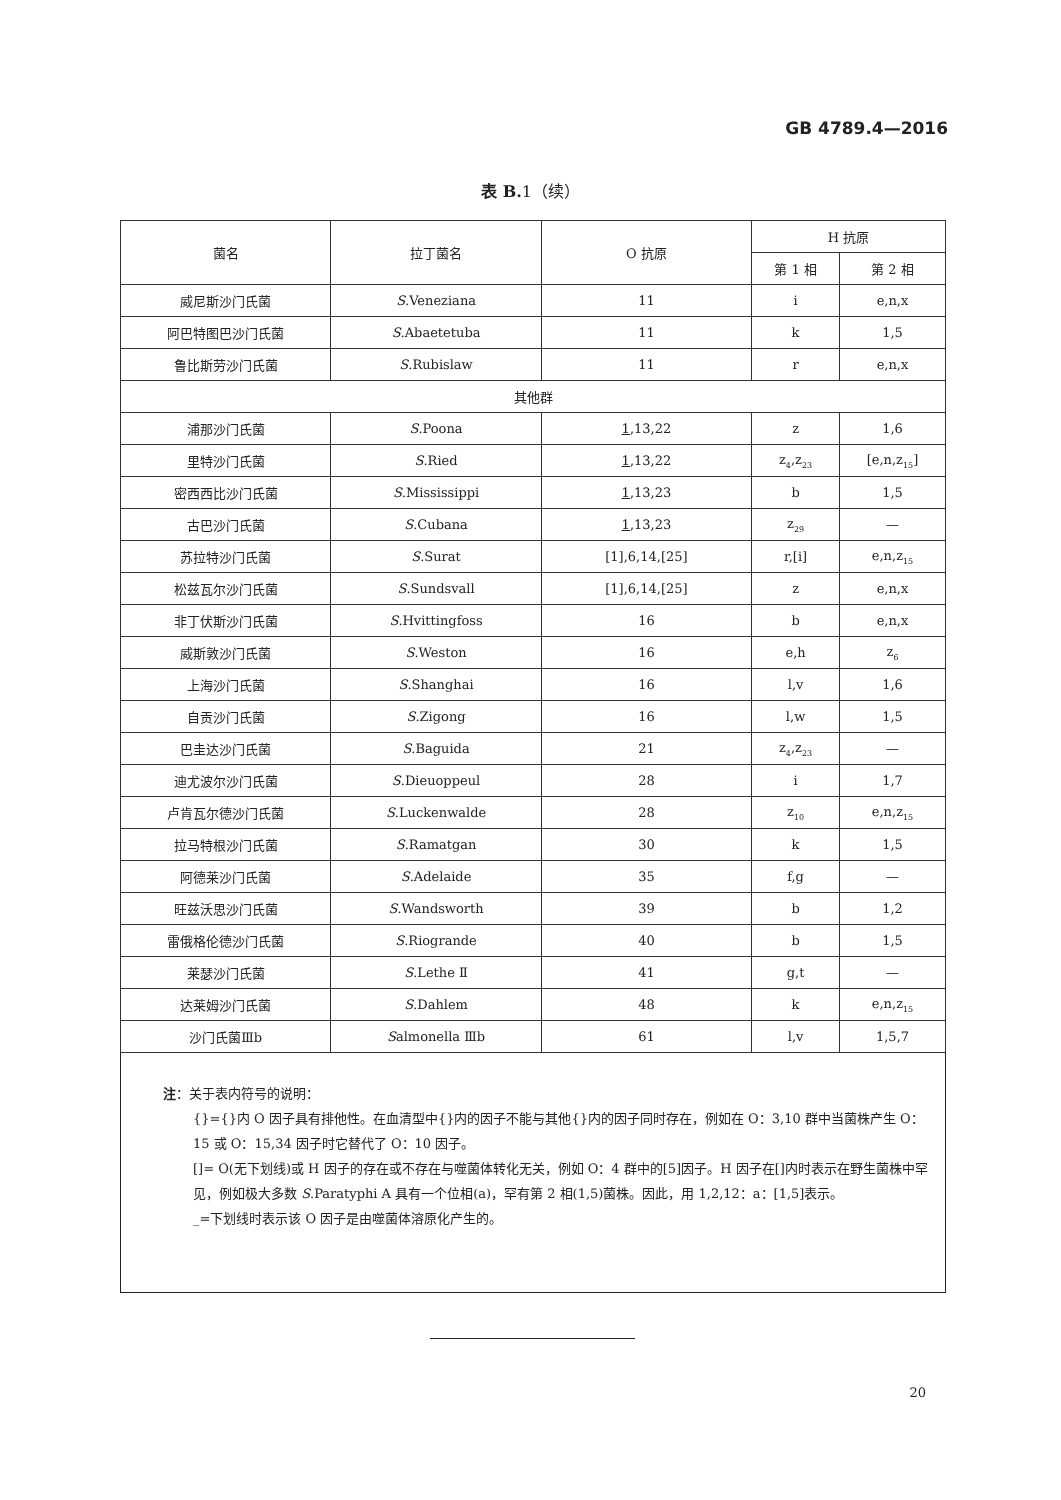GB 4789.4—2016
表 B. 1（续）
| 菌名 | 拉丁菌名 | O 抗原 | H 抗原 | |
| --- | --- | --- | --- | --- |
| | | | 第 1 相 | 第 2 相 |
| 威尼斯沙门氏菌 | S .Veneziana | 11 | i | e,n,x |
| 阿巴特图巴沙门氏菌 | S .Abaetetuba | 11 | k | 1,5 |
| 鲁比斯劳沙门氏菌 | S .Rubislaw | 11 | r | e,n,x |
| 其他群 | | | | |
| 浦那沙门氏菌 | S .Poona | 1 ,13,22 | z | 1,6 |
| 里特沙门氏菌 | S .Ried | 1 ,13,22 | z<sub>4</sub>,z<sub>23</sub> | [e,n,z<sub>15</sub>] |
| 密西西比沙门氏菌 | S .Mississippi | 1 ,13,23 | b | 1,5 |
| 古巴沙门氏菌 | S .Cubana | 1 ,13,23 | z<sub>29</sub> | — |
| 苏拉特沙门氏菌 | S .Surat | [1],6,14,[25] | r,[i] | e,n,z<sub>15</sub> |
| 松兹瓦尔沙门氏菌 | S .Sundsvall | [1],6,14,[25] | z | e,n,x |
| 非丁伏斯沙门氏菌 | S .Hvittingfoss | 16 | b | e,n,x |
| 威斯敦沙门氏菌 | S .Weston | 16 | e,h | z<sub>6</sub> |
| 上海沙门氏菌 | S .Shanghai | 16 | l,v | 1,6 |
| 自贡沙门氏菌 | S .Zigong | 16 | l,w | 1,5 |
| 巴圭达沙门氏菌 | S .Baguida | 21 | z<sub>4</sub>,z<sub>23</sub> | — |
| 迪尤波尔沙门氏菌 | S .Dieuoppeul | 28 | i | 1,7 |
| 卢肯瓦尔德沙门氏菌 | S .Luckenwalde | 28 | z<sub>10</sub> | e,n,z<sub>15</sub> |
| 拉马特根沙门氏菌 | S .Ramatgan | 30 | k | 1,5 |
| 阿德莱沙门氏菌 | S .Adelaide | 35 | f,g | — |
| 旺兹沃思沙门氏菌 | S .Wandsworth | 39 | b | 1,2 |
| 雷俄格伦德沙门氏菌 | S .Riogrande | 40 | b | 1,5 |
| 莱瑟沙门氏菌 | S .Lethe Ⅱ | 41 | g,t | — |
| 达莱姆沙门氏菌 | S .Dahlem | 48 | k | e,n,z<sub>15</sub> |
| 沙门氏菌Ⅲb | S almonella Ⅲb | 61 | l,v | 1,5,7 |
注：关于表内符号的说明：
{}={}内 O 因子具有排他性。在血清型中{}内的因子不能与其他{}内的因子同时存在，例如在 O：3,10 群中当菌株产生 O：15 或 O：15,34 因子时它替代了 O：10 因子。
[]= O(无下划线)或 H 因子的存在或不存在与噬菌体转化无关，例如 O：4 群中的[5]因子。H 因子在[]内时表示在野生菌株中罕见，例如极大多数 S.Paratyphi A 具有一个位相(a)，罕有第 2 相(1,5)菌株。因此，用 1,2,12：a：[1,5]表示。
_=下划线时表示该 O 因子是由噬菌体溶原化产生的。
20